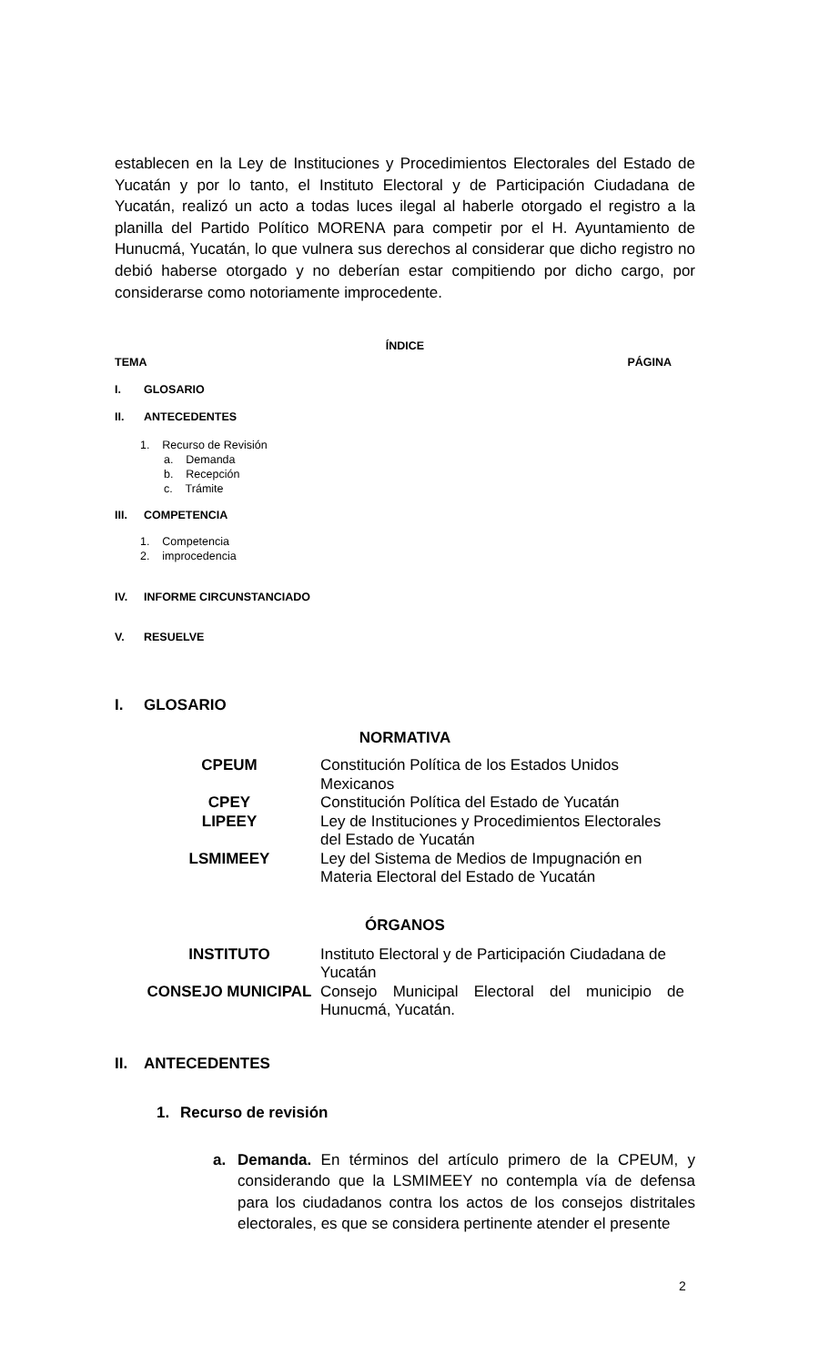establecen en la Ley de Instituciones y Procedimientos Electorales del Estado de Yucatán y por lo tanto, el Instituto Electoral y de Participación Ciudadana de Yucatán, realizó un acto a todas luces ilegal al haberle otorgado el registro a la planilla del Partido Político MORENA para competir por el H. Ayuntamiento de Hunucmá, Yucatán, lo que vulnera sus derechos al considerar que dicho registro no debió haberse otorgado y no deberían estar compitiendo por dicho cargo, por considerarse como notoriamente improcedente.
ÍNDICE
TEMA PÁGINA
I. GLOSARIO
II. ANTECEDENTES
1. Recurso de Revisión
a. Demanda
b. Recepción
c. Trámite
III. COMPETENCIA
1. Competencia
2. improcedencia
IV. INFORME CIRCUNSTANCIADO
V. RESUELVE
I. GLOSARIO
NORMATIVA
| CPEUM | Constitución Política de los Estados Unidos Mexicanos |
| CPEY | Constitución Política del Estado de Yucatán |
| LIPEEY | Ley de Instituciones y Procedimientos Electorales del Estado de Yucatán |
| LSMIMEEY | Ley del Sistema de Medios de Impugnación en Materia Electoral del Estado de Yucatán |
ÓRGANOS
| INSTITUTO | Instituto Electoral y de Participación Ciudadana de Yucatán |
| CONSEJO MUNICIPAL | Consejo Municipal Electoral del municipio de Hunucmá, Yucatán. |
II. ANTECEDENTES
1. Recurso de revisión
a. Demanda. En términos del artículo primero de la CPEUM, y considerando que la LSMIMEEY no contempla vía de defensa para los ciudadanos contra los actos de los consejos distritales electorales, es que se considera pertinente atender el presente
2